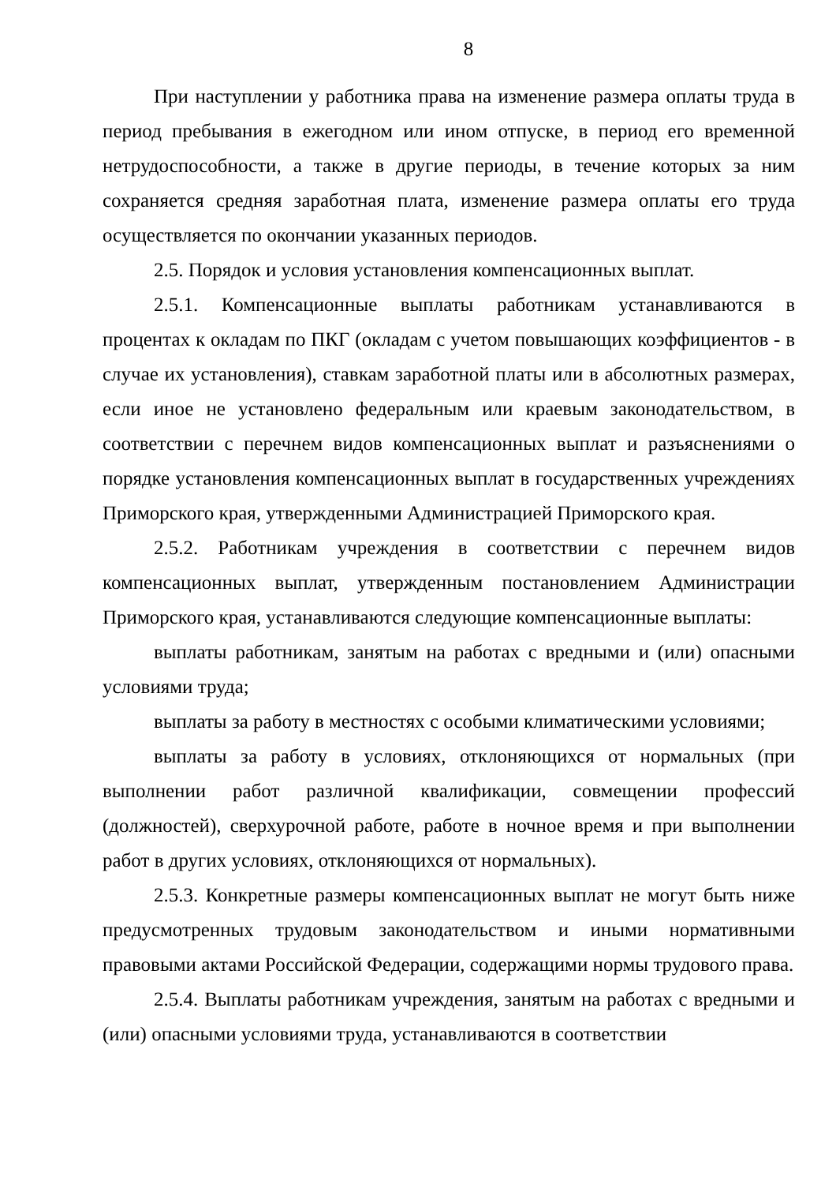8
При наступлении у работника права на изменение размера оплаты труда в период пребывания в ежегодном или ином отпуске, в период его временной нетрудоспособности, а также в другие периоды, в течение которых за ним сохраняется средняя заработная плата, изменение размера оплаты его труда осуществляется по окончании указанных периодов.
2.5. Порядок и условия установления компенсационных выплат.
2.5.1. Компенсационные выплаты работникам устанавливаются в процентах к окладам по ПКГ (окладам с учетом повышающих коэффициентов - в случае их установления), ставкам заработной платы или в абсолютных размерах, если иное не установлено федеральным или краевым законодательством, в соответствии с перечнем видов компенсационных выплат и разъяснениями о порядке установления компенсационных выплат в государственных учреждениях Приморского края, утвержденными Администрацией Приморского края.
2.5.2. Работникам учреждения в соответствии с перечнем видов компенсационных выплат, утвержденным постановлением Администрации Приморского края, устанавливаются следующие компенсационные выплаты:
выплаты работникам, занятым на работах с вредными и (или) опасными условиями труда;
выплаты за работу в местностях с особыми климатическими условиями;
выплаты за работу в условиях, отклоняющихся от нормальных (при выполнении работ различной квалификации, совмещении профессий (должностей), сверхурочной работе, работе в ночное время и при выполнении работ в других условиях, отклоняющихся от нормальных).
2.5.3. Конкретные размеры компенсационных выплат не могут быть ниже предусмотренных трудовым законодательством и иными нормативными правовыми актами Российской Федерации, содержащими нормы трудового права.
2.5.4. Выплаты работникам учреждения, занятым на работах с вредными и (или) опасными условиями труда, устанавливаются в соответствии